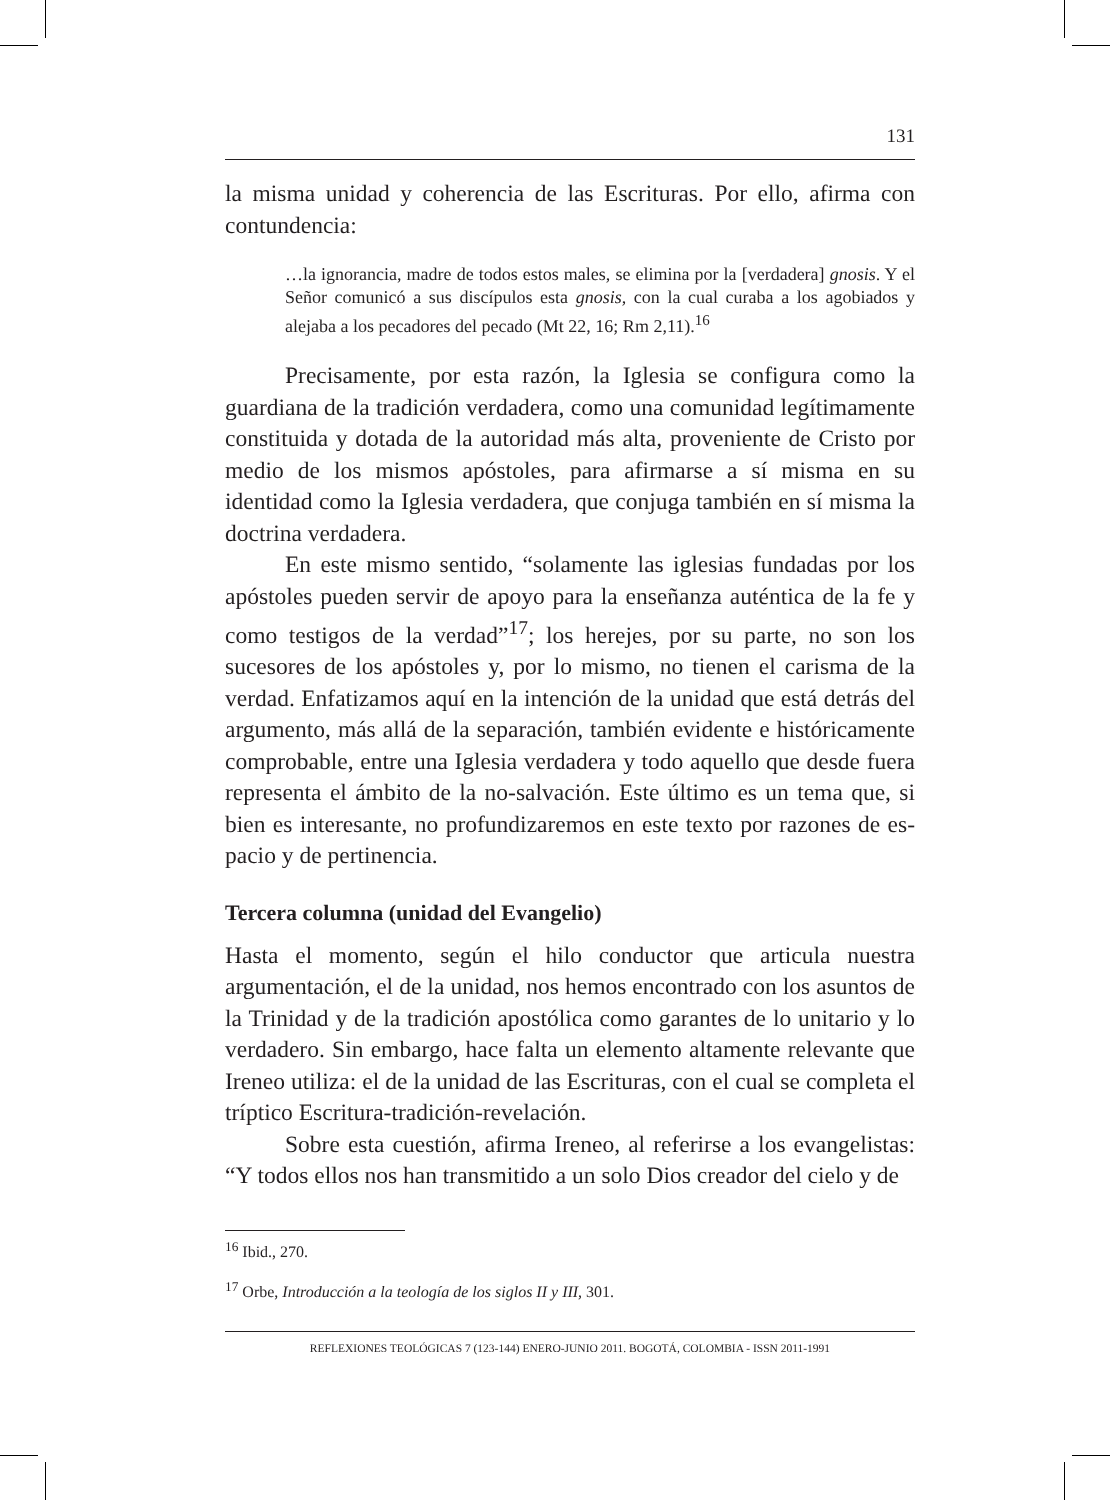131
la misma unidad y coherencia de las Escrituras. Por ello, afirma con contundencia:
…la ignorancia, madre de todos estos males, se elimina por la [verdadera] gnosis. Y el Señor comunicó a sus discípulos esta gnosis, con la cual curaba a los agobiados y alejaba a los pecadores del pecado (Mt 22, 16; Rm 2,11).<sup>16</sup>
Precisamente, por esta razón, la Iglesia se configura como la guardiana de la tradición verdadera, como una comunidad legítimamente constituida y dotada de la autoridad más alta, proveniente de Cristo por medio de los mismos apóstoles, para afirmarse a sí misma en su identidad como la Iglesia verdadera, que conjuga también en sí misma la doctrina verdadera.
En este mismo sentido, “solamente las iglesias fundadas por los apóstoles pueden servir de apoyo para la enseñanza auténtica de la fe y como testigos de la verdad”<sup>17</sup>; los herejes, por su parte, no son los sucesores de los apóstoles y, por lo mismo, no tienen el carisma de la verdad. Enfatizamos aquí en la intención de la unidad que está detrás del argumento, más allá de la separación, también evidente e históricamente comprobable, entre una Iglesia verdadera y todo aquello que desde fuera representa el ámbito de la no-salvación. Este último es un tema que, si bien es interesante, no profundizaremos en este texto por razones de es-pacio y de pertinencia.
Tercera columna (unidad del Evangelio)
Hasta el momento, según el hilo conductor que articula nuestra argumentación, el de la unidad, nos hemos encontrado con los asuntos de la Trinidad y de la tradición apostólica como garantes de lo unitario y lo verdadero. Sin embargo, hace falta un elemento altamente relevante que Ireneo utiliza: el de la unidad de las Escrituras, con el cual se completa el tríptico Escritura-tradición-revelación.
Sobre esta cuestión, afirma Ireneo, al referirse a los evangelistas: “Y todos ellos nos han transmitido a un solo Dios creador del cielo y de
<sup>16</sup> Ibid., 270.
<sup>17</sup> Orbe, Introducción a la teología de los siglos II y III, 301.
REFLEXIONES TEOLÓGICAS 7 (123-144) ENERO-JUNIO 2011. BOGOTÁ, COLOMBIA - ISSN 2011-1991